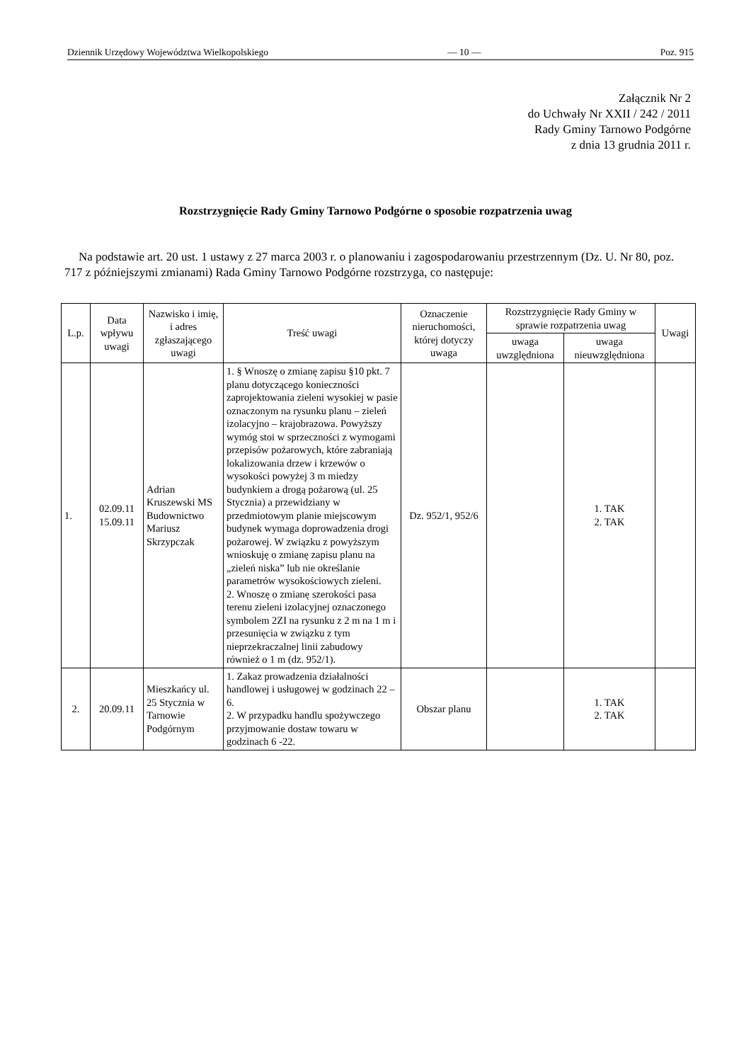Dziennik Urzędowy Województwa Wielkopolskiego — 10 — Poz. 915
Załącznik Nr 2
do Uchwały Nr XXII / 242 / 2011
Rady Gminy Tarnowo Podgórne
z dnia 13 grudnia 2011 r.
Rozstrzygnięcie Rady Gminy Tarnowo Podgórne o sposobie rozpatrzenia uwag
Na podstawie art. 20 ust. 1 ustawy z 27 marca 2003 r. o planowaniu i zagospodarowaniu przestrzennym (Dz. U. Nr 80, poz. 717 z późniejszymi zmianami) Rada Gminy Tarnowo Podgórne rozstrzyga, co następuje:
| L.p. | Data wpływu uwagi | Nazwisko i imię, i adres zgłaszającego uwagi | Treść uwagi | Oznaczenie nieruchomości, której dotyczy uwaga | Rozstrzygnięcie Rady Gminy w sprawie rozpatrzenia uwag | | Uwagi |
| --- | --- | --- | --- | --- | --- | --- | --- |
| | | | | | uwaga uwzględniona | uwaga nieuwzględniona | |
| 1. | 02.09.11 15.09.11 | Adrian Kruszewski MS Budownictwo Mariusz Skrzypczak | 1. § Wnoszę o zmianę zapisu §10 pkt. 7 planu dotyczącego konieczności zaprojektowania zieleni wysokiej w pasie oznaczonym na rysunku planu – zieleń izolacyjno – krajobrazowa. Powyższy wymóg stoi w sprzeczności z wymogami przepisów pożarowych, które zabraniają lokalizowania drzew i krzewów o wysokości powyżej 3 m miedzy budynkiem a drogą pożarową (ul. 25 Stycznia) a przewidziany w przedmiotowym planie miejscowym budynek wymaga doprowadzenia drogi pożarowej. W związku z powyższym wnioskuję o zmianę zapisu planu na „zieleń niska” lub nie określanie parametrów wysokościowych zieleni. 2. Wnoszę o zmianę szerokości pasa terenu zieleni izolacyjnej oznaczonego symbolem 2ZI na rysunku z 2 m na 1 m i przesunięcia w związku z tym nieprzekraczalnej linii zabudowy również o 1 m (dz. 952/1). | Dz. 952/1, 952/6 | | 1. TAK 2. TAK | |
| 2. | 20.09.11 | Mieszkańcy ul. 25 Stycznia w Tarnowie Podgórnym | 1. Zakaz prowadzenia działalności handlowej i usługowej w godzinach 22 – 6. 2. W przypadku handlu spożywczego przyjmowanie dostaw towaru w godzinach 6 -22. | Obszar planu | | 1. TAK 2. TAK | |